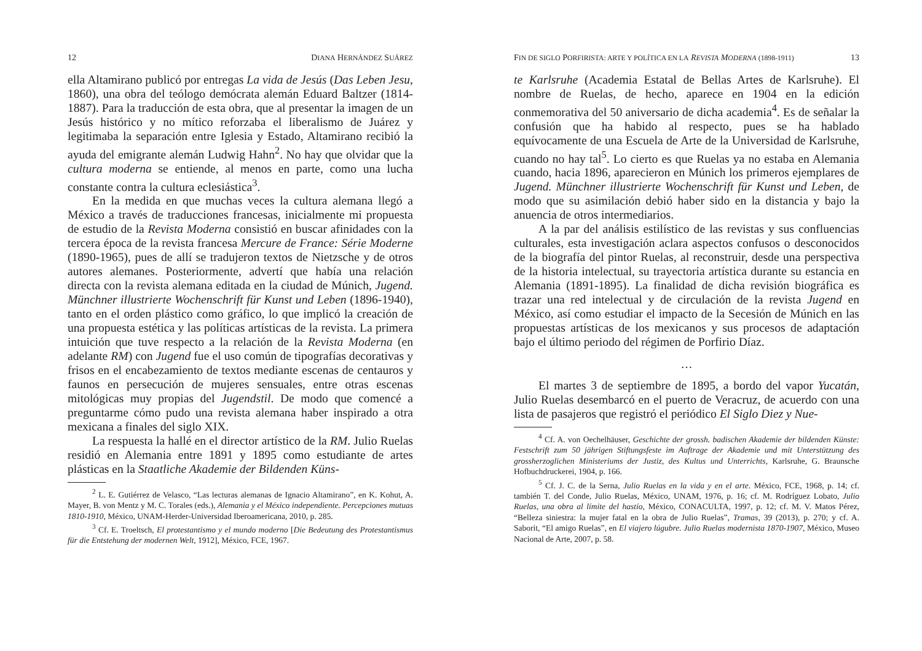12 DIANA HERNÁNDEZ SUÁREZ
ella Altamirano publicó por entregas La vida de Jesús (Das Leben Jesu, 1860), una obra del teólogo demócrata alemán Eduard Baltzer (1814-1887). Para la traducción de esta obra, que al presentar la imagen de un Jesús histórico y no mítico reforzaba el liberalismo de Juárez y legitimaba la separación entre Iglesia y Estado, Altamirano recibió la ayuda del emigrante alemán Ludwig Hahn<sup>2</sup>. No hay que olvidar que la cultura moderna se entiende, al menos en parte, como una lucha constante contra la cultura eclesiástica<sup>3</sup>.
En la medida en que muchas veces la cultura alemana llegó a México a través de traducciones francesas, inicialmente mi propuesta de estudio de la Revista Moderna consistió en buscar afinidades con la tercera época de la revista francesa Mercure de France: Série Moderne (1890-1965), pues de allí se tradujeron textos de Nietzsche y de otros autores alemanes. Posteriormente, advertí que había una relación directa con la revista alemana editada en la ciudad de Múnich, Jugend. Münchner illustrierte Wochenschrift für Kunst und Leben (1896-1940), tanto en el orden plástico como gráfico, lo que implicó la creación de una propuesta estética y las políticas artísticas de la revista. La primera intuición que tuve respecto a la relación de la Revista Moderna (en adelante RM) con Jugend fue el uso común de tipografías decorativas y frisos en el encabezamiento de textos mediante escenas de centauros y faunos en persecución de mujeres sensuales, entre otras escenas mitológicas muy propias del Jugendstil. De modo que comencé a preguntarme cómo pudo una revista alemana haber inspirado a otra mexicana a finales del siglo XIX.
La respuesta la hallé en el director artístico de la RM. Julio Ruelas residió en Alemania entre 1891 y 1895 como estudiante de artes plásticas en la Staatliche Akademie der Bildenden Küns-
<sup>2</sup> L. E. Gutiérrez de Velasco, “Las lecturas alemanas de Ignacio Altamirano”, en K. Kohut, A. Mayer, B. von Mentz y M. C. Torales (eds.), Alemania y el México independiente. Percepciones mutuas 1810-1910, México, UNAM-Herder-Universidad Iberoamericana, 2010, p. 285.
<sup>3</sup> Cf. E. Troeltsch, El protestantismo y el mundo moderno [Die Bedeutung des Protestantismus für die Entstehung der modernen Welt, 1912], México, FCE, 1967.
FIN DE SIGLO PORFIRISTA: ARTE Y POLÍTICA EN LA REVISTA MODERNA (1898-1911) 13
te Karlsruhe (Academia Estatal de Bellas Artes de Karlsruhe). El nombre de Ruelas, de hecho, aparece en 1904 en la edición conmemorativa del 50 aniversario de dicha academia<sup>4</sup>. Es de señalar la confusión que ha habido al respecto, pues se ha hablado equívocamente de una Escuela de Arte de la Universidad de Karlsruhe, cuando no hay tal<sup>5</sup>. Lo cierto es que Ruelas ya no estaba en Alemania cuando, hacia 1896, aparecieron en Múnich los primeros ejemplares de Jugend. Münchner illustrierte Wochenschrift für Kunst und Leben, de modo que su asimilación debió haber sido en la distancia y bajo la anuencia de otros intermediarios.
A la par del análisis estilístico de las revistas y sus confluencias culturales, esta investigación aclara aspectos confusos o desconocidos de la biografía del pintor Ruelas, al reconstruir, desde una perspectiva de la historia intelectual, su trayectoria artística durante su estancia en Alemania (1891-1895). La finalidad de dicha revisión biográfica es trazar una red intelectual y de circulación de la revista Jugend en México, así como estudiar el impacto de la Secesión de Múnich en las propuestas artísticas de los mexicanos y sus procesos de adaptación bajo el último periodo del régimen de Porfirio Díaz.
…
El martes 3 de septiembre de 1895, a bordo del vapor Yucatán, Julio Ruelas desembarcó en el puerto de Veracruz, de acuerdo con una lista de pasajeros que registró el periódico El Siglo Diez y Nue-
<sup>4</sup> Cf. A. von Oechelhäuser, Geschichte der grossh. badischen Akademie der bildenden Künste: Festschrift zum 50 jährigen Stiftungsfeste im Auftrage der Akademie und mit Unterstützung des grossherzoglichen Ministeriums der Justiz, des Kultus und Unterrichts, Karlsruhe, G. Braunsche Hofbuchdruckerei, 1904, p. 166.
<sup>5</sup> Cf. J. C. de la Serna, Julio Ruelas en la vida y en el arte. México, FCE, 1968, p. 14; cf. también T. del Conde, Julio Ruelas, México, UNAM, 1976, p. 16; cf. M. Rodríguez Lobato, Julio Ruelas, una obra al límite del hastío, México, CONACULTA, 1997, p. 12; cf. M. V. Matos Pérez, “Belleza siniestra: la mujer fatal en la obra de Julio Ruelas”, Tramas, 39 (2013), p. 270; y cf. A. Saborit, “El amigo Ruelas”, en El viajero lúgubre. Julio Ruelas modernista 1870-1907, México, Museo Nacional de Arte, 2007, p. 58.